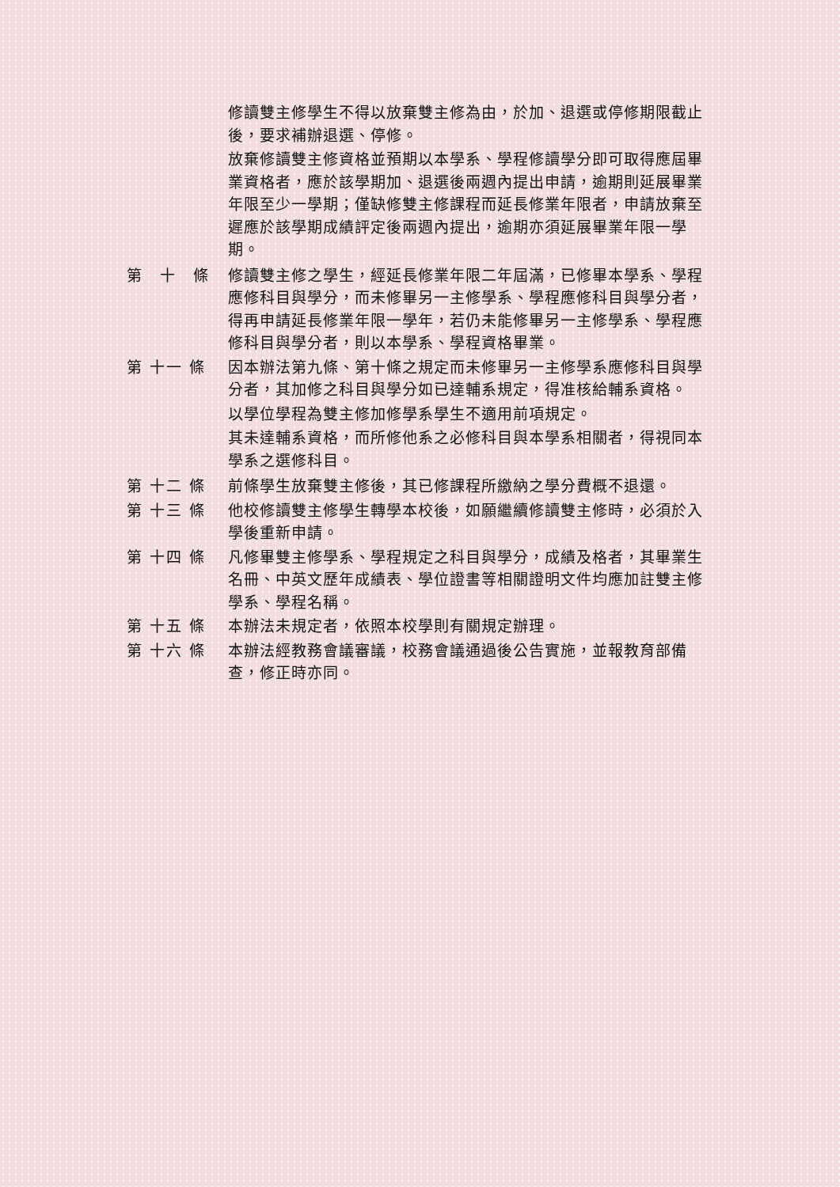修讀雙主修學生不得以放棄雙主修為由，於加、退選或停修期限截止後，要求補辦退選、停修。
放棄修讀雙主修資格並預期以本學系、學程修讀學分即可取得應屆畢業資格者，應於該學期加、退選後兩週內提出申請，逾期則延展畢業年限至少一學期；僅缺修雙主修課程而延長修業年限者，申請放棄至遲應於該學期成績評定後兩週內提出，逾期亦須延展畢業年限一學期。
第　十　條 修讀雙主修之學生，經延長修業年限二年屆滿，已修畢本學系、學程應修科目與學分，而未修畢另一主修學系、學程應修科目與學分者，得再申請延長修業年限一學年，若仍未能修畢另一主修學系、學程應修科目與學分者，則以本學系、學程資格畢業。
第 十一 條 因本辦法第九條、第十條之規定而未修畢另一主修學系應修科目與學分者，其加修之科目與學分如已達輔系規定，得准核給輔系資格。
以學位學程為雙主修加修學系學生不適用前項規定。
其未達輔系資格，而所修他系之必修科目與本學系相關者，得視同本學系之選修科目。
第 十二 條 前條學生放棄雙主修後，其已修課程所繳納之學分費概不退還。
第 十三 條 他校修讀雙主修學生轉學本校後，如願繼續修讀雙主修時，必須於入學後重新申請。
第 十四 條 凡修畢雙主修學系、學程規定之科目與學分，成績及格者，其畢業生名冊、中英文歷年成績表、學位證書等相關證明文件均應加註雙主修學系、學程名稱。
第 十五 條 本辦法未規定者，依照本校學則有關規定辦理。
第 十六 條 本辦法經教務會議審議，校務會議通過後公告實施，並報教育部備查，修正時亦同。